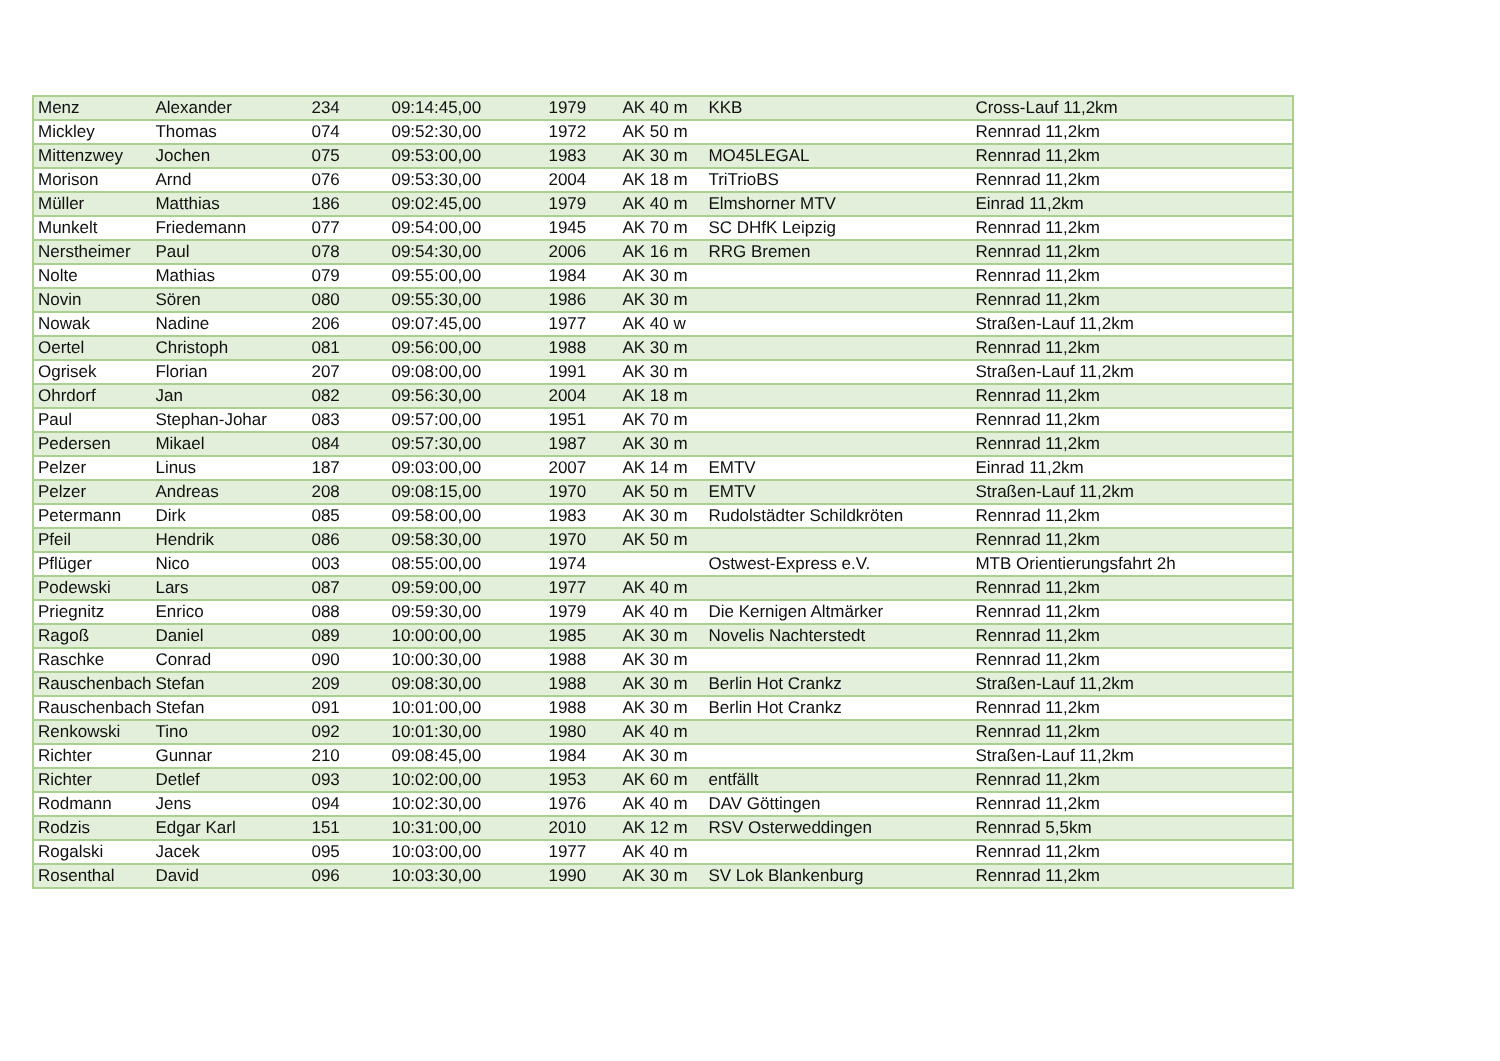| Menz | Alexander | 234 | 09:14:45,00 | 1979 | AK 40 m | KKB | Cross-Lauf 11,2km |
| Mickley | Thomas | 074 | 09:52:30,00 | 1972 | AK 50 m | | Rennrad 11,2km |
| Mittenzwey | Jochen | 075 | 09:53:00,00 | 1983 | AK 30 m | MO45LEGAL | Rennrad 11,2km |
| Morison | Arnd | 076 | 09:53:30,00 | 2004 | AK 18 m | TriTrioBS | Rennrad 11,2km |
| Müller | Matthias | 186 | 09:02:45,00 | 1979 | AK 40 m | Elmshorner MTV | Einrad 11,2km |
| Munkelt | Friedemann | 077 | 09:54:00,00 | 1945 | AK 70 m | SC DHfK Leipzig | Rennrad 11,2km |
| Nerstheimer | Paul | 078 | 09:54:30,00 | 2006 | AK 16 m | RRG Bremen | Rennrad 11,2km |
| Nolte | Mathias | 079 | 09:55:00,00 | 1984 | AK 30 m | | Rennrad 11,2km |
| Novin | Sören | 080 | 09:55:30,00 | 1986 | AK 30 m | | Rennrad 11,2km |
| Nowak | Nadine | 206 | 09:07:45,00 | 1977 | AK 40 w | | Straßen-Lauf 11,2km |
| Oertel | Christoph | 081 | 09:56:00,00 | 1988 | AK 30 m | | Rennrad 11,2km |
| Ogrisek | Florian | 207 | 09:08:00,00 | 1991 | AK 30 m | | Straßen-Lauf 11,2km |
| Ohrdorf | Jan | 082 | 09:56:30,00 | 2004 | AK 18 m | | Rennrad 11,2km |
| Paul | Stephan-Johar | 083 | 09:57:00,00 | 1951 | AK 70 m | | Rennrad 11,2km |
| Pedersen | Mikael | 084 | 09:57:30,00 | 1987 | AK 30 m | | Rennrad 11,2km |
| Pelzer | Linus | 187 | 09:03:00,00 | 2007 | AK 14 m | EMTV | Einrad 11,2km |
| Pelzer | Andreas | 208 | 09:08:15,00 | 1970 | AK 50 m | EMTV | Straßen-Lauf 11,2km |
| Petermann | Dirk | 085 | 09:58:00,00 | 1983 | AK 30 m | Rudolstädter Schildkröten | Rennrad 11,2km |
| Pfeil | Hendrik | 086 | 09:58:30,00 | 1970 | AK 50 m | | Rennrad 11,2km |
| Pflüger | Nico | 003 | 08:55:00,00 | 1974 | | Ostwest-Express e.V. | MTB Orientierungsfahrt 2h |
| Podewski | Lars | 087 | 09:59:00,00 | 1977 | AK 40 m | | Rennrad 11,2km |
| Priegnitz | Enrico | 088 | 09:59:30,00 | 1979 | AK 40 m | Die Kernigen Altmärker | Rennrad 11,2km |
| Ragoß | Daniel | 089 | 10:00:00,00 | 1985 | AK 30 m | Novelis Nachterstedt | Rennrad 11,2km |
| Raschke | Conrad | 090 | 10:00:30,00 | 1988 | AK 30 m | | Rennrad 11,2km |
| Rauschenbach | Stefan | 209 | 09:08:30,00 | 1988 | AK 30 m | Berlin Hot Crankz | Straßen-Lauf 11,2km |
| Rauschenbach | Stefan | 091 | 10:01:00,00 | 1988 | AK 30 m | Berlin Hot Crankz | Rennrad 11,2km |
| Renkowski | Tino | 092 | 10:01:30,00 | 1980 | AK 40 m | | Rennrad 11,2km |
| Richter | Gunnar | 210 | 09:08:45,00 | 1984 | AK 30 m | | Straßen-Lauf 11,2km |
| Richter | Detlef | 093 | 10:02:00,00 | 1953 | AK 60 m | entfällt | Rennrad 11,2km |
| Rodmann | Jens | 094 | 10:02:30,00 | 1976 | AK 40 m | DAV Göttingen | Rennrad 11,2km |
| Rodzis | Edgar Karl | 151 | 10:31:00,00 | 2010 | AK 12 m | RSV Osterweddingen | Rennrad 5,5km |
| Rogalski | Jacek | 095 | 10:03:00,00 | 1977 | AK 40 m | | Rennrad 11,2km |
| Rosenthal | David | 096 | 10:03:30,00 | 1990 | AK 30 m | SV Lok Blankenburg | Rennrad 11,2km |